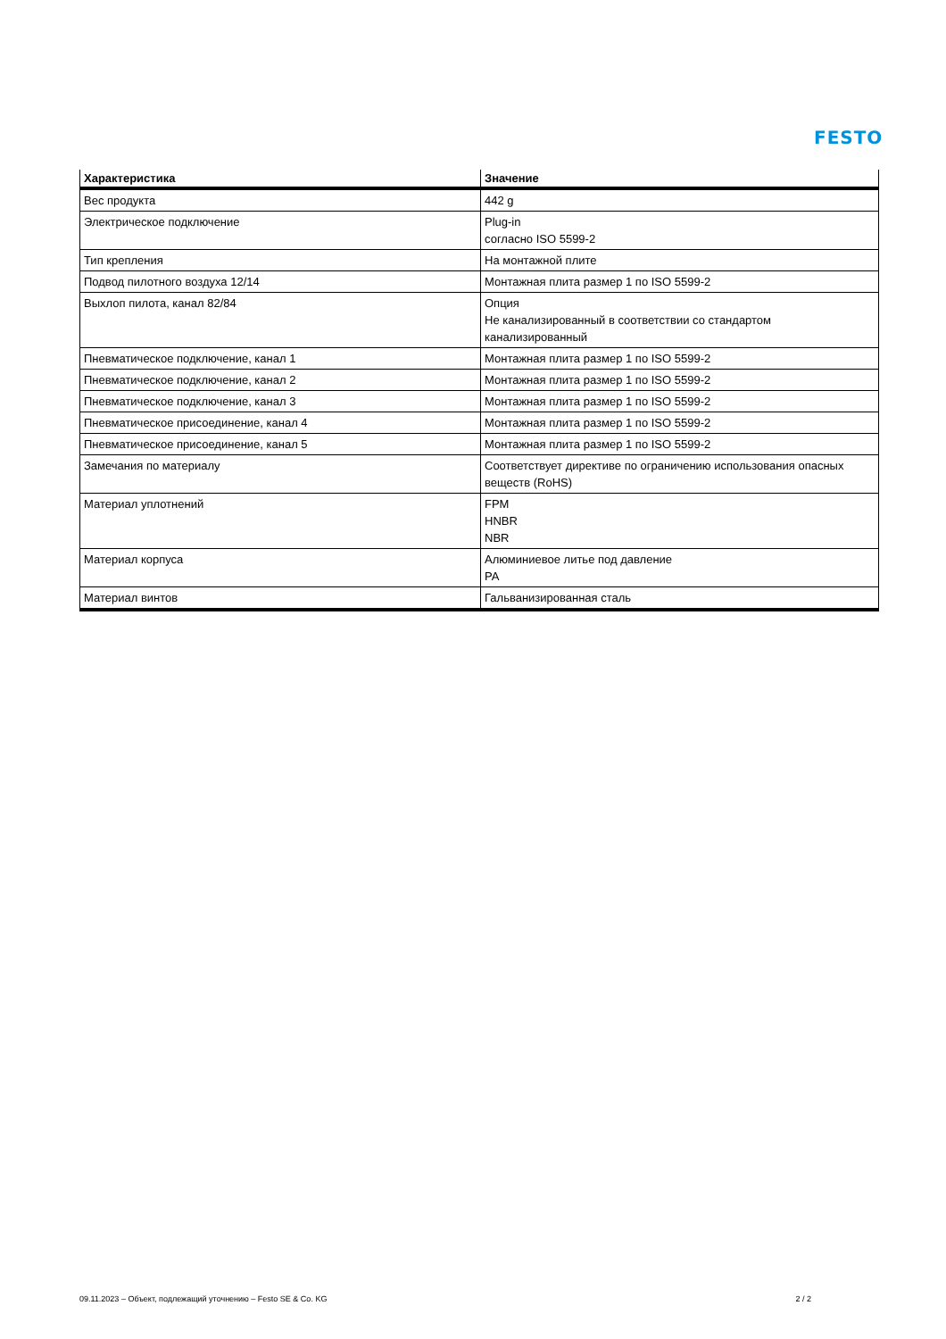FESTO
| Характеристика | Значение |
| --- | --- |
| Вес продукта | 442 g |
| Электрическое подключение | Plug-in согласно ISO 5599-2 |
| Тип крепления | На монтажной плите |
| Подвод пилотного воздуха 12/14 | Монтажная плита размер 1 по ISO 5599-2 |
| Выхлоп пилота, канал 82/84 | Опция Не канализированный в соответствии со стандартом канализированный |
| Пневматическое подключение, канал 1 | Монтажная плита размер 1 по ISO 5599-2 |
| Пневматическое подключение, канал 2 | Монтажная плита размер 1 по ISO 5599-2 |
| Пневматическое подключение, канал 3 | Монтажная плита размер 1 по ISO 5599-2 |
| Пневматическое присоединение, канал 4 | Монтажная плита размер 1 по ISO 5599-2 |
| Пневматическое присоединение, канал 5 | Монтажная плита размер 1 по ISO 5599-2 |
| Замечания по материалу | Соответствует директиве по ограничению использования опасных веществ (RoHS) |
| Материал уплотнений | FPM HNBR NBR |
| Материал корпуса | Алюминиевое литье под давление PA |
| Материал винтов | Гальванизированная сталь |
09.11.2023 – Объект, подлежащий уточнению – Festo SE & Co. KG 2 / 2